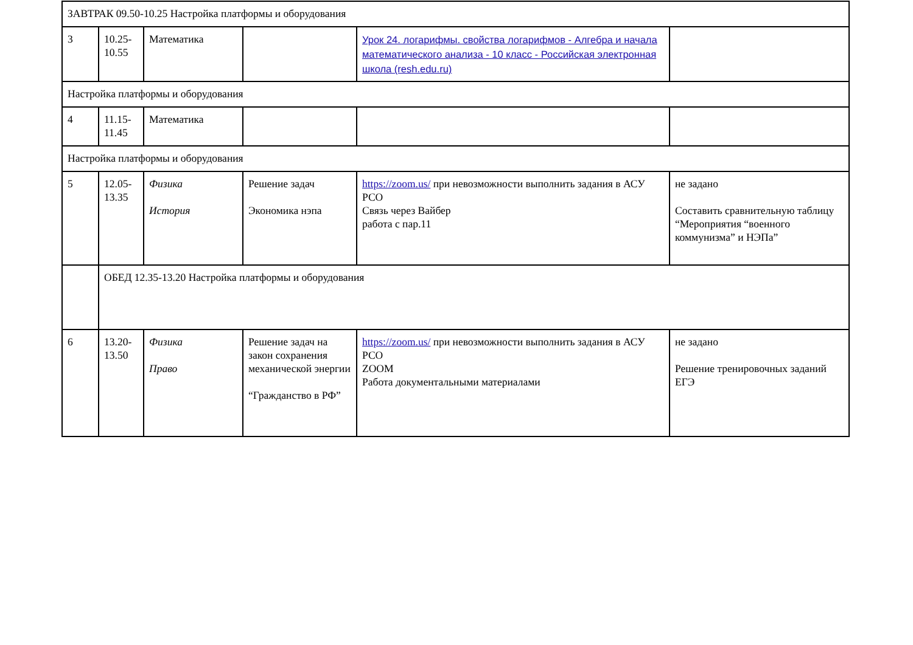| ЗАВТРАК 09.50-10.25 Настройка платформы и оборудования | | | | | |
| 3 | 10.25- 10.55 | Математика | | Урок 24. логарифмы. свойства логарифмов - Алгебра и начала математического анализа - 10 класс - Российская электронная школа (resh.edu.ru) | |
| Настройка платформы и оборудования | | | | | |
| 4 | 11.15- 11.45 | Математика | | | |
| Настройка платформы и оборудования | | | | | |
| 5 | 12.05- 13.35 | Физика История | Решение задач Экономика нэпа | https://zoom.us/ при невозможности выполнить задания в АСУ РСО Связь через Вайбер работа с пар.11 | не задано Составить сравнительную таблицу “Мероприятия “военного коммунизма” и НЭПа” |
| | ОБЕД 12.35-13.20 Настройка платформы и оборудования | | | | |
| 6 | 13.20- 13.50 | Физика Право | Решение задач на закон сохранения механической энергии “Гражданство в РФ” | https://zoom.us/ при невозможности выполнить задания в АСУ РСО ZOOM Работа документальными материалами | не задано Решение тренировочных заданий ЕГЭ |